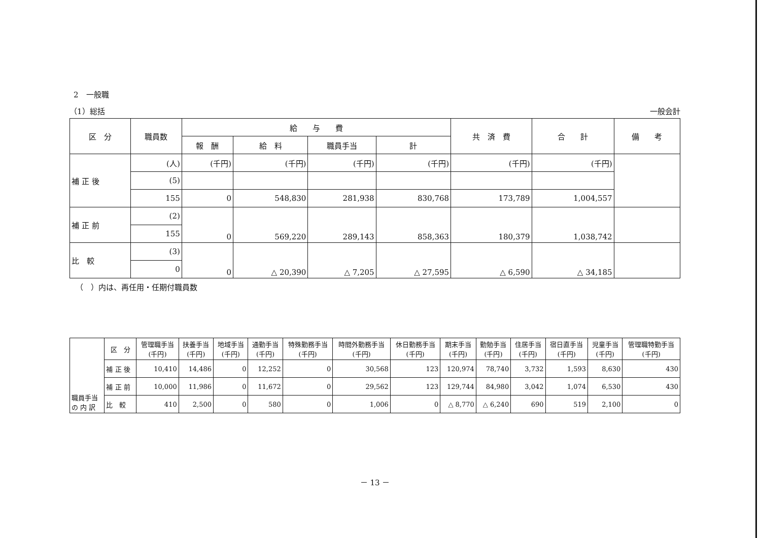2　一般職
（1）総括 一般会計
| 区 分 | 職員数 | 給 与 費 | | | | 共 済 費 | 合 計 | 備 考 |
| --- | --- | --- | --- | --- | --- | --- | --- | --- |
| | | 報 酬 | 給 料 | 職員手当 | 計 | | | |
| 補 正 後 | (人) | (千円) | (千円) | (千円) | (千円) | (千円) | (千円) | |
| | (5) | | | | | | | |
| | 155 | 0 | 548,830 | 281,938 | 830,768 | 173,789 | 1,004,557 | |
| 補 正 前 | (2) | 0 | 569,220 | 289,143 | 858,363 | 180,379 | 1,038,742 | |
| | 155 | | | | | | | |
| 比 較 | (3) | 0 | △ 20,390 | △ 7,205 | △ 27,595 | △ 6,590 | △ 34,185 | |
| | 0 | | | | | | | |
（　）内は、再任用・任期付職員数
| 職員手当 の 内 訳 | 区 分 | 管理職手当 (千円) | 扶養手当 (千円) | 地域手当 (千円) | 通勤手当 (千円) | 特殊勤務手当 (千円) | 時間外勤務手当 (千円) | 休日勤務手当 (千円) | 期末手当 (千円) | 勤勉手当 (千円) | 住居手当 (千円) | 宿日直手当 (千円) | 児童手当 (千円) | 管理職特勤手当 (千円) |
| | 補 正 後 | 10,410 | 14,486 | 0 | 12,252 | 0 | 30,568 | 123 | 120,974 | 78,740 | 3,732 | 1,593 | 8,630 | 430 |
| | 補 正 前 | 10,000 | 11,986 | 0 | 11,672 | 0 | 29,562 | 123 | 129,744 | 84,980 | 3,042 | 1,074 | 6,530 | 430 |
| | 比 較 | 410 | 2,500 | 0 | 580 | 0 | 1,006 | 0 | △ 8,770 | △ 6,240 | 690 | 519 | 2,100 | 0 |
－ 13 －